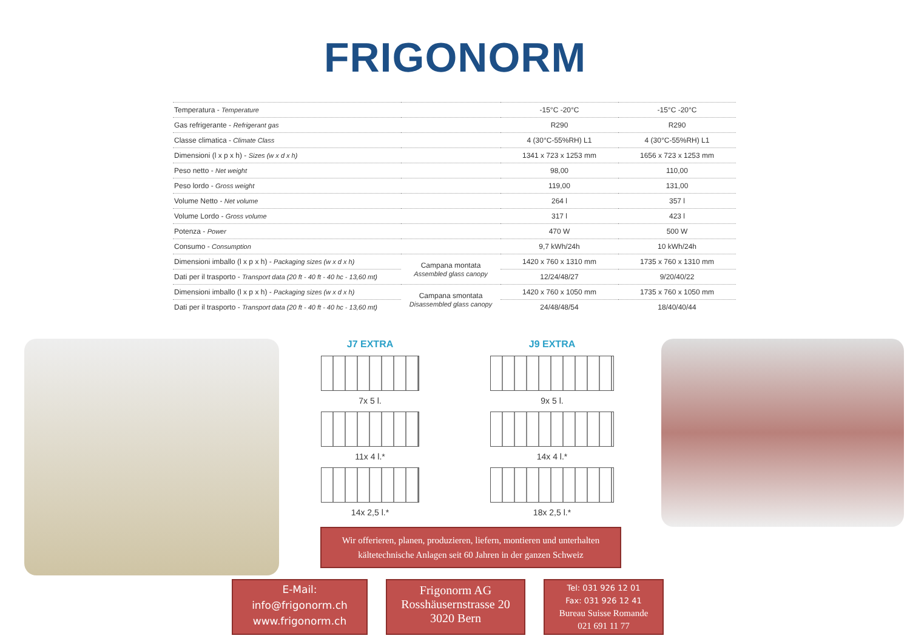FRIGONORM
| Temperatura - Temperature | | -15°C -20°C | -15°C -20°C |
| Gas refrigerante - Refrigerant gas | | R290 | R290 |
| Classe climatica - Climate Class | | 4 (30°C-55%RH) L1 | 4 (30°C-55%RH) L1 |
| Dimensioni (l x p x h) - Sizes (w x d x h) | | 1341 x 723 x 1253 mm | 1656 x 723 x 1253 mm |
| Peso netto - Net weight | | 98,00 | 110,00 |
| Peso lordo - Gross weight | | 119,00 | 131,00 |
| Volume Netto - Net volume | | 264 l | 357 l |
| Volume Lordo - Gross volume | | 317 l | 423 l |
| Potenza - Power | | 470 W | 500 W |
| Consumo - Consumption | | 9,7 kWh/24h | 10 kWh/24h |
| Dimensioni imballo (l x p x h) - Packaging sizes (w x d x h) | Campana montata Assembled glass canopy | 1420 x 760 x 1310 mm | 1735 x 760 x 1310 mm |
| Dati per il trasporto - Transport data (20 ft - 40 ft - 40 hc - 13,60 mt) | | 12/24/48/27 | 9/20/40/22 |
| Dimensioni imballo (l x p x h) - Packaging sizes (w x d x h) | Campana smontata Disassembled glass canopy | 1420 x 760 x 1050 mm | 1735 x 760 x 1050 mm |
| Dati per il trasporto - Transport data (20 ft - 40 ft - 40 hc - 13,60 mt) | | 24/48/48/54 | 18/40/40/44 |
J7 EXTRA
7x 5 l.
11x 4 l.*
14x 2,5 l.*
J9 EXTRA
9x 5 l.
14x 4 l.*
18x 2,5 l.*
Wir offerieren, planen, produzieren, liefern, montieren und unterhalten kältetechnische Anlagen seit 60 Jahren in der ganzen Schweiz
E-Mail:
info@frigonorm.ch
www.frigonorm.ch
Frigonorm AG
Rosshäusernstrasse 20
3020 Bern
Tel: 031 926 12 01
Fax: 031 926 12 41
Bureau Suisse Romande
021 691 11 77